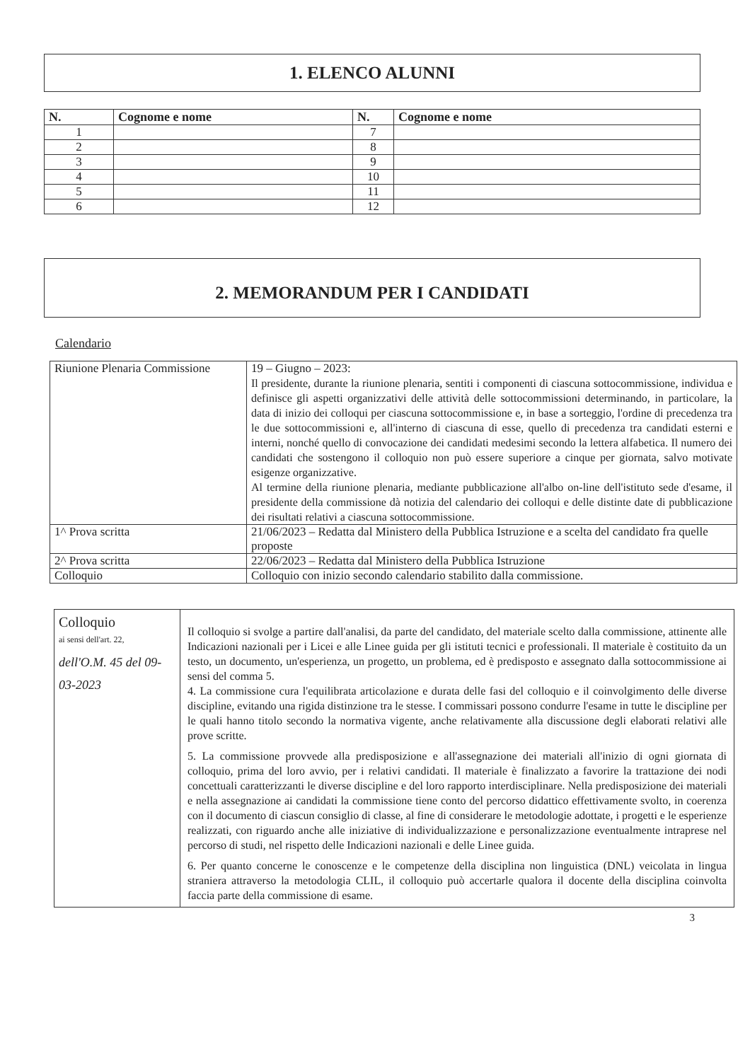1. ELENCO ALUNNI
| N. | Cognome e nome | N. | Cognome e nome |
| --- | --- | --- | --- |
| 1 | | 7 | |
| 2 | | 8 | |
| 3 | | 9 | |
| 4 | | 10 | |
| 5 | | 11 | |
| 6 | | 12 | |
2. MEMORANDUM PER I CANDIDATI
Calendario
| Riunione Plenaria Commissione | 19 – Giugno – 2023: Il presidente, durante la riunione plenaria, sentiti i componenti di ciascuna sottocommissione, individua e definisce gli aspetti organizzativi delle attività delle sottocommissioni determinando, in particolare, la data di inizio dei colloqui per ciascuna sottocommissione e, in base a sorteggio, l'ordine di precedenza tra le due sottocommissioni e, all'interno di ciascuna di esse, quello di precedenza tra candidati esterni e interni, nonché quello di convocazione dei candidati medesimi secondo la lettera alfabetica. Il numero dei candidati che sostengono il colloquio non può essere superiore a cinque per giornata, salvo motivate esigenze organizzative. Al termine della riunione plenaria, mediante pubblicazione all'albo on-line dell'istituto sede d'esame, il presidente della commissione dà notizia del calendario dei colloqui e delle distinte date di pubblicazione dei risultati relativi a ciascuna sottocommissione. |
| 1^ Prova scritta | 21/06/2023 – Redatta dal Ministero della Pubblica Istruzione e a scelta del candidato fra quelle proposte |
| 2^ Prova scritta | 22/06/2023 – Redatta dal Ministero della Pubblica Istruzione |
| Colloquio | Colloquio con inizio secondo calendario stabilito dalla commissione. |
| Colloquio ai sensi dell'art. 22, dell'O.M. 45 del 09-03-2023 | Il colloquio si svolge a partire dall'analisi, da parte del candidato, del materiale scelto dalla commissione, attinente alle Indicazioni nazionali per i Licei e alle Linee guida per gli istituti tecnici e professionali. Il materiale è costituito da un testo, un documento, un'esperienza, un progetto, un problema, ed è predisposto e assegnato dalla sottocommissione ai sensi del comma 5. 4. La commissione cura l'equilibrata articolazione e durata delle fasi del colloquio e il coinvolgimento delle diverse discipline, evitando una rigida distinzione tra le stesse. I commissari possono condurre l'esame in tutte le discipline per le quali hanno titolo secondo la normativa vigente, anche relativamente alla discussione degli elaborati relativi alle prove scritte. 5. La commissione provvede alla predisposizione e all'assegnazione dei materiali all'inizio di ogni giornata di colloquio, prima del loro avvio, per i relativi candidati. Il materiale è finalizzato a favorire la trattazione dei nodi concettuali caratterizzanti le diverse discipline e del loro rapporto interdisciplinare. Nella predisposizione dei materiali e nella assegnazione ai candidati la commissione tiene conto del percorso didattico effettivamente svolto, in coerenza con il documento di ciascun consiglio di classe, al fine di considerare le metodologie adottate, i progetti e le esperienze realizzati, con riguardo anche alle iniziative di individualizzazione e personalizzazione eventualmente intraprese nel percorso di studi, nel rispetto delle Indicazioni nazionali e delle Linee guida. 6. Per quanto concerne le conoscenze e le competenze della disciplina non linguistica (DNL) veicolata in lingua straniera attraverso la metodologia CLIL, il colloquio può accertarle qualora il docente della disciplina coinvolta faccia parte della commissione di esame. |
3